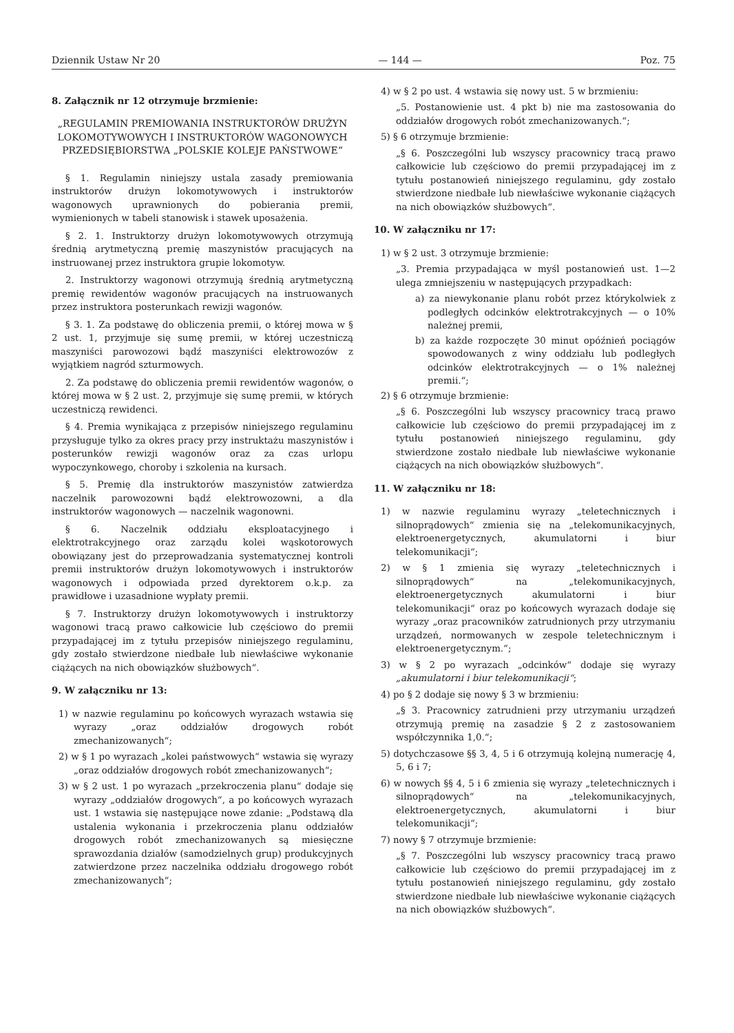Dziennik Ustaw Nr 20 — 144 — Poz. 75
8. Załącznik nr 12 otrzymuje brzmienie:
„REGULAMIN PREMIOWANIA INSTRUKTORÓW DRUŻYN LOKOMOTYWOWYCH I INSTRUKTORÓW WAGONOWYCH PRZEDSIĘBIORSTWA „POLSKIE KOLEJE PAŃSTWOWE“
§ 1. Regulamin niniejszy ustala zasady premiowania instruktorów drużyn lokomotywowych i instruktorów wagonowych uprawnionych do pobierania premii, wymienionych w tabeli stanowisk i stawek uposażenia.
§ 2. 1. Instruktorzy drużyn lokomotywowych otrzymują średnią arytmetyczną premię maszynistów pracujących na instruowanej przez instruktora grupie lokomotyw.
2. Instruktorzy wagonowi otrzymują średnią arytmetyczną premię rewidentów wagonów pracujących na instruowanych przez instruktora posterunkach rewizji wagonów.
§ 3. 1. Za podstawę do obliczenia premii, o której mowa w § 2 ust. 1, przyjmuje się sumę premii, w której uczestniczą maszyniści parowozowi bądź maszyniści elektrowozów z wyjątkiem nagród szturmowych.
2. Za podstawę do obliczenia premii rewidentów wagonów, o której mowa w § 2 ust. 2, przyjmuje się sumę premii, w których uczestniczą rewidenci.
§ 4. Premia wynikająca z przepisów niniejszego regulaminu przysługuje tylko za okres pracy przy instruktażu maszynistów i posterunków rewizji wagonów oraz za czas urlopu wypoczynkowego, choroby i szkolenia na kursach.
§ 5. Premię dla instruktorów maszynistów zatwierdza naczelnik parowozowni bądź elektrowozowni, a dla instruktorów wagonowych — naczelnik wagonowni.
§ 6. Naczelnik oddziału eksploatacyjnego i elektrotrakcyjnego oraz zarządu kolei wąskotorowych obowiązany jest do przeprowadzania systematycznej kontroli premii instruktorów drużyn lokomotywowych i instruktorów wagonowych i odpowiada przed dyrektorem o.k.p. za prawidłowe i uzasadnione wypłaty premii.
§ 7. Instruktorzy drużyn lokomotywowych i instruktorzy wagonowi tracą prawo całkowicie lub częściowo do premii przypadającej im z tytułu przepisów niniejszego regulaminu, gdy zostało stwierdzone niedbałe lub niewłaściwe wykonanie ciążących na nich obowiązków służbowych“.
9. W załączniku nr 13:
1) w nazwie regulaminu po końcowych wyrazach wstawia się wyrazy „oraz oddziałów drogowych robót zmechanizowanych“;
2) w § 1 po wyrazach „kolei państwowych“ wstawia się wyrazy „oraz oddziałów drogowych robót zmechanizowanych“;
3) w § 2 ust. 1 po wyrazach „przekroczenia planu“ dodaje się wyrazy „oddziałów drogowych“, a po końcowych wyrazach ust. 1 wstawia się następujące nowe zdanie: „Podstawą dla ustalenia wykonania i przekroczenia planu oddziałów drogowych robót zmechanizowanych są miesięczne sprawozdania działów (samodzielnych grup) produkcyjnych zatwierdzone przez naczelnika oddziału drogowego robót zmechanizowanych“;
4) w § 2 po ust. 4 wstawia się nowy ust. 5 w brzmieniu:
„5. Postanowienie ust. 4 pkt b) nie ma zastosowania do oddziałów drogowych robót zmechanizowanych.“;
5) § 6 otrzymuje brzmienie:
„§ 6. Poszczególni lub wszyscy pracownicy tracą prawo całkowicie lub częściowo do premii przypadającej im z tytułu postanowień niniejszego regulaminu, gdy zostało stwierdzone niedbałe lub niewłaściwe wykonanie ciążących na nich obowiązków służbowych“.
10. W załączniku nr 17:
1) w § 2 ust. 3 otrzymuje brzmienie:
„3. Premia przypadająca w myśl postanowień ust. 1—2 ulega zmniejszeniu w następujących przypadkach:
a) za niewykonanie planu robót przez którykolwiek z podległych odcinków elektrotrakcyjnych — o 10% należnej premii,
b) za każde rozpoczęte 30 minut opóźnień pociągów spowodowanych z winy oddziału lub podległych odcinków elektrotrakcyjnych — o 1% należnej premii.“;
2) § 6 otrzymuje brzmienie:
„§ 6. Poszczególni lub wszyscy pracownicy tracą prawo całkowicie lub częściowo do premii przypadającej im z tytułu postanowień niniejszego regulaminu, gdy stwierdzone zostało niedbałe lub niewłaściwe wykonanie ciążących na nich obowiązków służbowych“.
11. W załączniku nr 18:
1) w nazwie regulaminu wyrazy „teletechnicznych i silnoprądowych“ zmienia się na „telekomunikacyjnych, elektroenergetycznych, akumulatorni i biur telekomunikacji“;
2) w § 1 zmienia się wyrazy „teletechnicznych i silnoprądowych“ na „telekomunikacyjnych, elektroenergetycznych akumulatorni i biur telekomunikacji“ oraz po końcowych wyrazach dodaje się wyrazy „oraz pracowników zatrudnionych przy utrzymaniu urządzeń, normowanych w zespole teletechnicznym i elektroenergetycznym.“;
3) w § 2 po wyrazach „odcinków“ dodaje się wyrazy „akumulatorni i biur telekomunikacji“;
4) po § 2 dodaje się nowy § 3 w brzmieniu:
„§ 3. Pracownicy zatrudnieni przy utrzymaniu urządzeń otrzymują premię na zasadzie § 2 z zastosowaniem współczynnika 1,0.“;
5) dotychczasowe §§ 3, 4, 5 i 6 otrzymują kolejną numerację 4, 5, 6 i 7;
6) w nowych §§ 4, 5 i 6 zmienia się wyrazy „teletechnicznych i silnoprądowych“ na „telekomunikacyjnych, elektroenergetycznych, akumulatorni i biur telekomunikacji“;
7) nowy § 7 otrzymuje brzmienie:
„§ 7. Poszczególni lub wszyscy pracownicy tracą prawo całkowicie lub częściowo do premii przypadającej im z tytułu postanowień niniejszego regulaminu, gdy zostało stwierdzone niedbałe lub niewłaściwe wykonanie ciążących na nich obowiązków służbowych“.